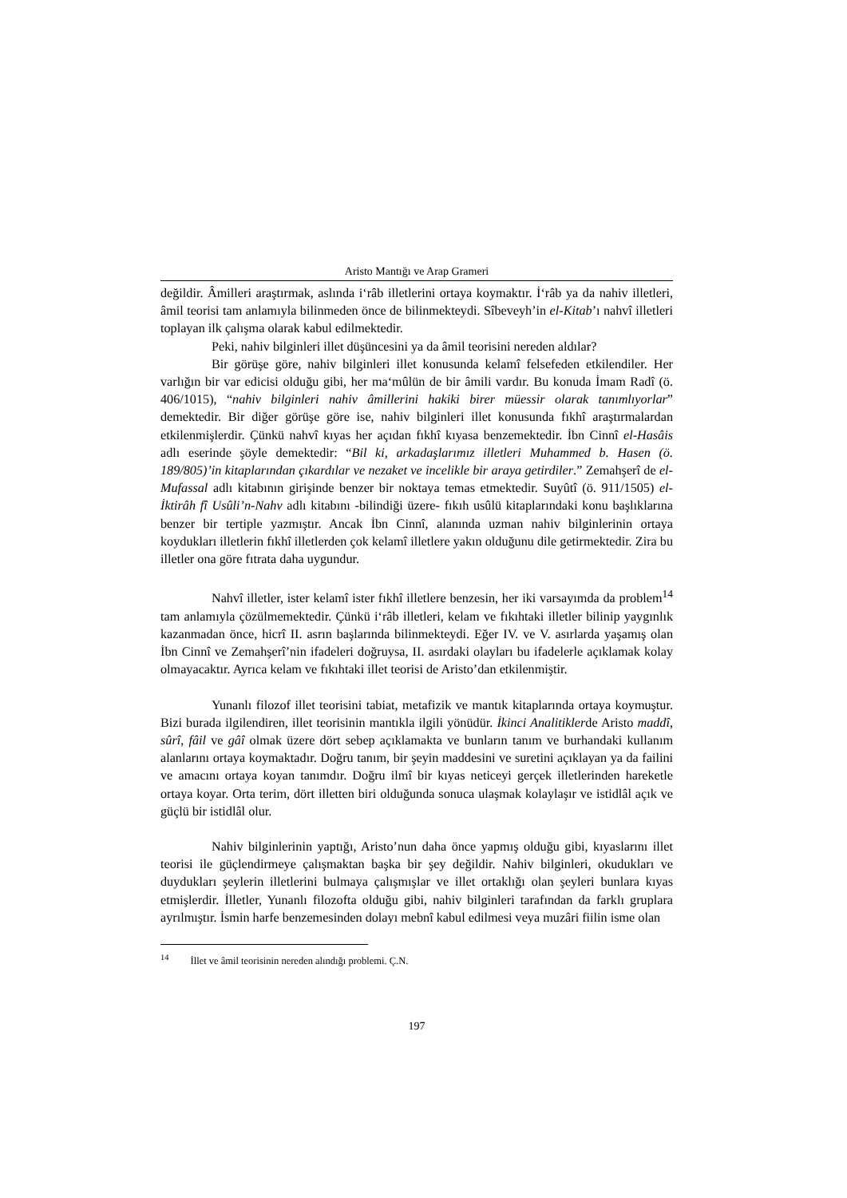Aristo Mantığı ve Arap Grameri
değildir. Âmilleri araştırmak, aslında i‘râb illetlerini ortaya koymaktır. İ‘râb ya da nahiv illetleri, âmil teorisi tam anlamıyla bilinmeden önce de bilinmekteydi. Sîbeveyh’in el-Kitab’ı nahvî illetleri toplayan ilk çalışma olarak kabul edilmektedir.
Peki, nahiv bilginleri illet düşüncesini ya da âmil teorisini nereden aldılar?
Bir görüşe göre, nahiv bilginleri illet konusunda kelamî felsefeden etkilendiler. Her varlığın bir var edicisi olduğu gibi, her ma‘mûlün de bir âmili vardır. Bu konuda İmam Radî (ö. 406/1015), “nahiv bilginleri nahiv âmillerini hakiki birer müessir olarak tanımlıyorlar” demektedir. Bir diğer görüşe göre ise, nahiv bilginleri illet konusunda fıkhî araştırmalardan etkilenmişlerdir. Çünkü nahvî kıyas her açıdan fıkhî kıyasa benzemektedir. İbn Cinnî el-Hasâis adlı eserinde şöyle demektedir: “Bil ki, arkadaşlarımız illetleri Muhammed b. Hasen (ö. 189/805)’in kitaplarından çıkardılar ve nezaket ve incelikle bir araya getirdiler.” Zemahşerî de el-Mufassal adlı kitabının girişinde benzer bir noktaya temas etmektedir. Suyûtî (ö. 911/1505) el-İktirâh fî Usûli’n-Nahv adlı kitabını -bilindiği üzere- fıkıh usûlü kitaplarındaki konu başlıklarına benzer bir tertiple yazmıştır. Ancak İbn Cinnî, alanında uzman nahiv bilginlerinin ortaya koydukları illetlerin fıkhî illetlerden çok kelamî illetlere yakın olduğunu dile getirmektedir. Zira bu illetler ona göre fıtrata daha uygundur.
Nahvî illetler, ister kelamî ister fıkhî illetlere benzesin, her iki varsayımda da problem<sup>14</sup> tam anlamıyla çözülmemektedir. Çünkü i‘râb illetleri, kelam ve fıkıhtaki illetler bilinip yaygınlık kazanmadan önce, hicrî II. asrın başlarında bilinmekteydi. Eğer IV. ve V. asırlarda yaşamış olan İbn Cinnî ve Zemahşerî’nin ifadeleri doğruysa, II. asırdaki olayları bu ifadelerle açıklamak kolay olmayacaktır. Ayrıca kelam ve fıkıhtaki illet teorisi de Aristo’dan etkilenmiştir.
Yunanlı filozof illet teorisini tabiat, metafizik ve mantık kitaplarında ortaya koymuştur. Bizi burada ilgilendiren, illet teorisinin mantıkla ilgili yönüdür. İkinci Analitiklerde Aristo maddî, sûrî, fâil ve gâî olmak üzere dört sebep açıklamakta ve bunların tanım ve burhandaki kullanım alanlarını ortaya koymaktadır. Doğru tanım, bir şeyin maddesini ve suretini açıklayan ya da failini ve amacını ortaya koyan tanımdır. Doğru ilmî bir kıyas neticeyi gerçek illetlerinden hareketle ortaya koyar. Orta terim, dört illetten biri olduğunda sonuca ulaşmak kolaylaşır ve istidlâl açık ve güçlü bir istidlâl olur.
Nahiv bilginlerinin yaptığı, Aristo’nun daha önce yapmış olduğu gibi, kıyaslarını illet teorisi ile güçlendirmeye çalışmaktan başka bir şey değildir. Nahiv bilginleri, okudukları ve duydukları şeylerin illetlerini bulmaya çalışmışlar ve illet ortaklığı olan şeyleri bunlara kıyas etmişlerdir. İlletler, Yunanlı filozofta olduğu gibi, nahiv bilginleri tarafından da farklı gruplara ayrılmıştır. İsmin harfe benzemesinden dolayı mebnî kabul edilmesi veya muzâri fiilin isme olan
<sup>14</sup> İllet ve âmil teorisinin nereden alındığı problemi. Ç.N.
197